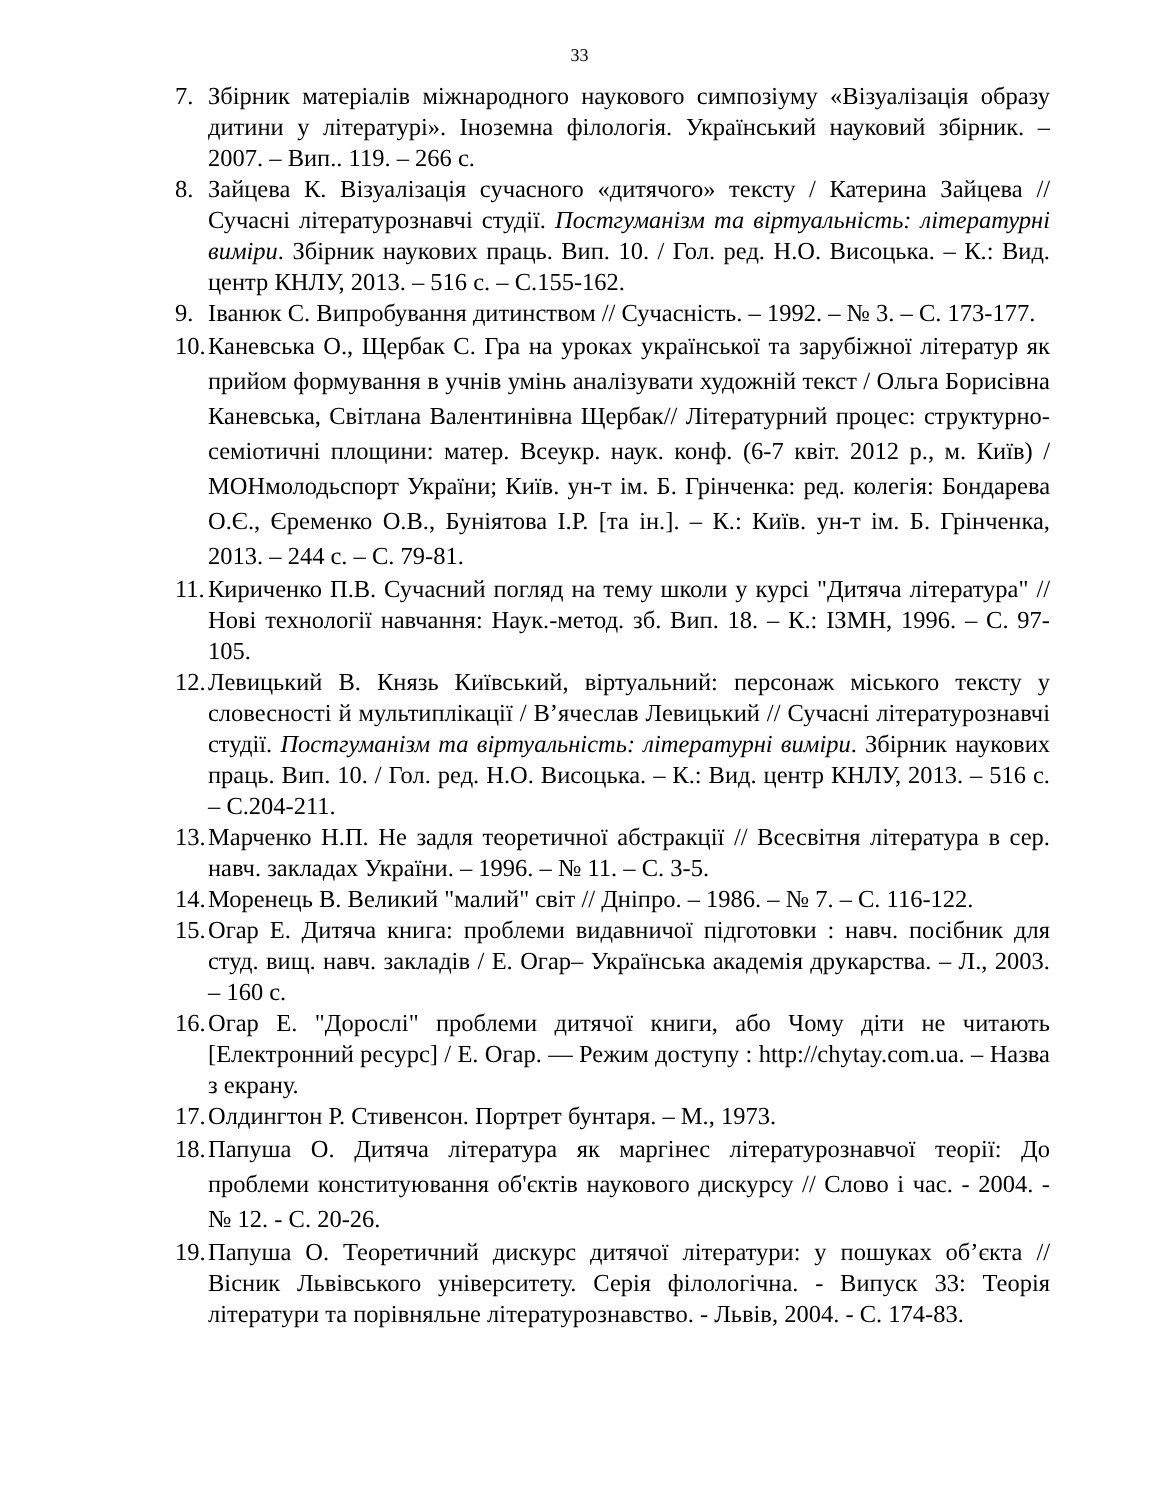33
7. Збірник матеріалів міжнародного наукового симпозіуму «Візуалізація образу дитини у літературі». Іноземна філологія. Український науковий збірник. – 2007. – Вип.. 119. – 266 с.
8. Зайцева К. Візуалізація сучасного «дитячого» тексту / Катерина Зайцева // Сучасні літературознавчі студії. Постгуманізм та віртуальність: літературні виміри. Збірник наукових праць. Вип. 10. / Гол. ред. Н.О. Висоцька. – К.: Вид. центр КНЛУ, 2013. – 516 с. – С.155-162.
9. Іванюк С. Випробування дитинством // Сучасність. – 1992. – № 3. – С. 173-177.
10. Каневська О., Щербак С. Гра на уроках української та зарубіжної літератур як прийом формування в учнів умінь аналізувати художній текст / Ольга Борисівна Каневська, Світлана Валентинівна Щербак// Літературний процес: структурно-семіотичні площини: матер. Всеукр. наук. конф. (6-7 квіт. 2012 р., м. Київ) / МОНмолодьспорт України; Київ. ун-т ім. Б. Грінченка: ред. колегія: Бондарева О.Є., Єременко О.В., Буніятова І.Р. [та ін.]. – К.: Київ. ун-т ім. Б. Грінченка, 2013. – 244 с. – С. 79-81.
11. Кириченко П.В. Сучасний погляд на тему школи у курсі "Дитяча література" // Нові технології навчання: Наук.-метод. зб. Вип. 18. – К.: ІЗМН, 1996. – С. 97-105.
12. Левицький В. Князь Київський, віртуальний: персонаж міського тексту у словесності й мультиплікації / В’ячеслав Левицький // Сучасні літературознавчі студії. Постгуманізм та віртуальність: літературні виміри. Збірник наукових праць. Вип. 10. / Гол. ред. Н.О. Висоцька. – К.: Вид. центр КНЛУ, 2013. – 516 с. – С.204-211.
13. Марченко Н.П. Не задля теоретичної абстракції // Всесвітня література в сер. навч. закладах України. – 1996. – № 11. – С. 3-5.
14. Моренець В. Великий "малий" світ // Дніпро. – 1986. – № 7. – С. 116-122.
15. Огар Е. Дитяча книга: проблеми видавничої підготовки : навч. посібник для студ. вищ. навч. закладів / Е. Огар– Українська академія друкарства. – Л., 2003. – 160 с.
16. Огар Е. "Дорослі" проблеми дитячої книги, або Чому діти не читають [Електронний ресурс] / Е. Огар. — Режим доступу : http://chytay.com.ua. – Назва з екрану.
17. Олдингтон Р. Стивенсон. Портрет бунтаря. – М., 1973.
18. Папуша О. Дитяча література як маргінес літературознавчої теорії: До проблеми конституювання об'єктів наукового дискурсу // Слово і час. - 2004. - № 12. - С. 20-26.
19. Папуша О. Теоретичний дискурс дитячої літератури: у пошуках об’єкта // Вісник Львівського університету. Серія філологічна. - Випуск 33: Теорія літератури та порівняльне літературознавство. - Львів, 2004. - С. 174-83.